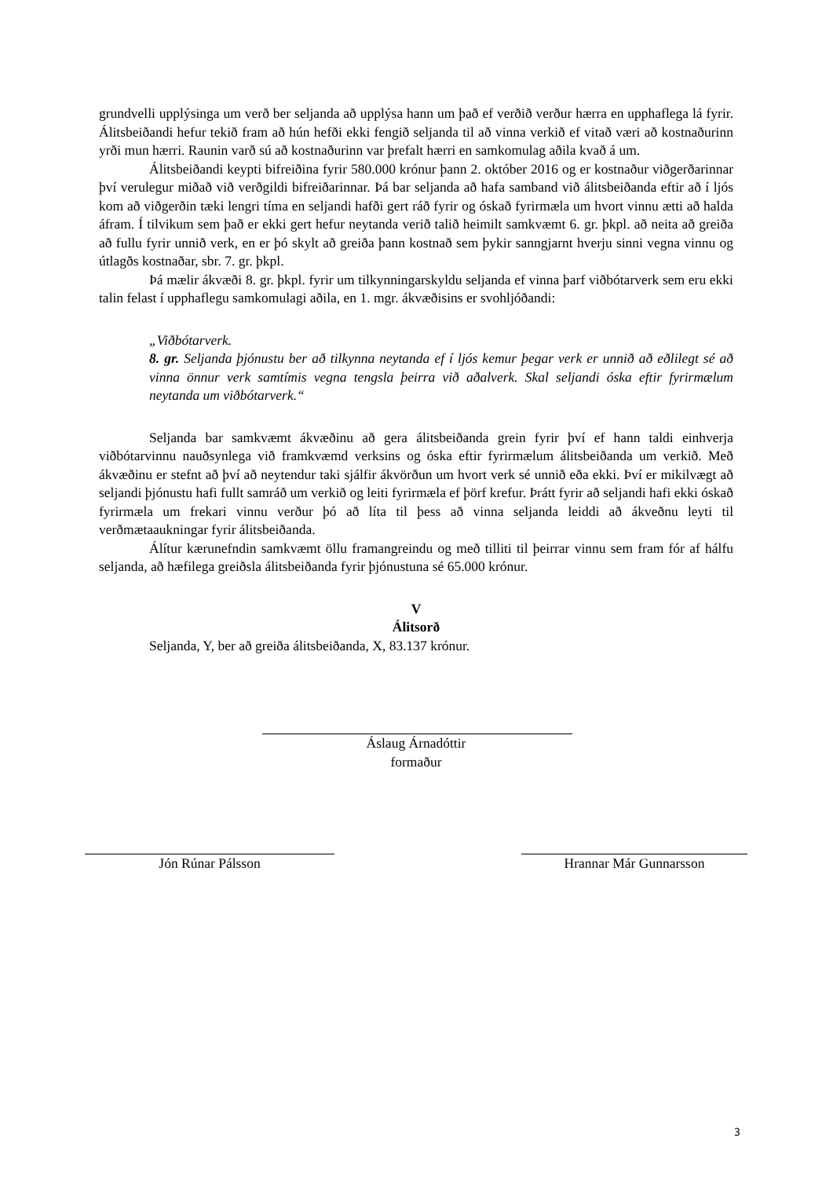grundvelli upplýsinga um verð ber seljanda að upplýsa hann um það ef verðið verður hærra en upphaflega lá fyrir. Álitsbeiðandi hefur tekið fram að hún hefði ekki fengið seljanda til að vinna verkið ef vitað væri að kostnaðurinn yrði mun hærri. Raunin varð sú að kostnaðurinn var þrefalt hærri en samkomulag aðila kvað á um.
Álitsbeiðandi keypti bifreiðina fyrir 580.000 krónur þann 2. október 2016 og er kostnaður viðgerðarinnar því verulegur miðað við verðgildi bifreiðarinnar. Þá bar seljanda að hafa samband við álitsbeiðanda eftir að í ljós kom að viðgerðin tæki lengri tíma en seljandi hafði gert ráð fyrir og óskað fyrirmæla um hvort vinnu ætti að halda áfram. Í tilvikum sem það er ekki gert hefur neytanda verið talið heimilt samkvæmt 6. gr. þkpl. að neita að greiða að fullu fyrir unnið verk, en er þó skylt að greiða þann kostnað sem þykir sanngjarnt hverju sinni vegna vinnu og útlagðs kostnaðar, sbr. 7. gr. þkpl.
Þá mælir ákvæði 8. gr. þkpl. fyrir um tilkynningarskyldu seljanda ef vinna þarf viðbótarverk sem eru ekki talin felast í upphaflegu samkomulagi aðila, en 1. mgr. ákvæðisins er svohljóðandi:
„Viðbótarverk.
8. gr. Seljanda þjónustu ber að tilkynna neytanda ef í ljós kemur þegar verk er unnið að eðlilegt sé að vinna önnur verk samtímis vegna tengsla þeirra við aðalverk. Skal seljandi óska eftir fyrirmælum neytanda um viðbótarverk.“
Seljanda bar samkvæmt ákvæðinu að gera álitsbeiðanda grein fyrir því ef hann taldi einhverja viðbótarvinnu nauðsynlega við framkvæmd verksins og óska eftir fyrirmælum álitsbeiðanda um verkið. Með ákvæðinu er stefnt að því að neytendur taki sjálfir ákvörðun um hvort verk sé unnið eða ekki. Því er mikilvægt að seljandi þjónustu hafi fullt samráð um verkið og leiti fyrirmæla ef þörf krefur. Þrátt fyrir að seljandi hafi ekki óskað fyrirmæla um frekari vinnu verður þó að líta til þess að vinna seljanda leiddi að ákveðnu leyti til verðmætaaukningar fyrir álitsbeiðanda.
Álítur kærunefndin samkvæmt öllu framangreindu og með tilliti til þeirrar vinnu sem fram fór af hálfu seljanda, að hæfilega greiðsla álitsbeiðanda fyrir þjónustuna sé 65.000 krónur.
V
Álitsorð
Seljanda, Y, ber að greiða álitsbeiðanda, X, 83.137 krónur.
Áslaug Árnadóttir
formaður
Jón Rúnar Pálsson Hrannar Már Gunnarsson
3